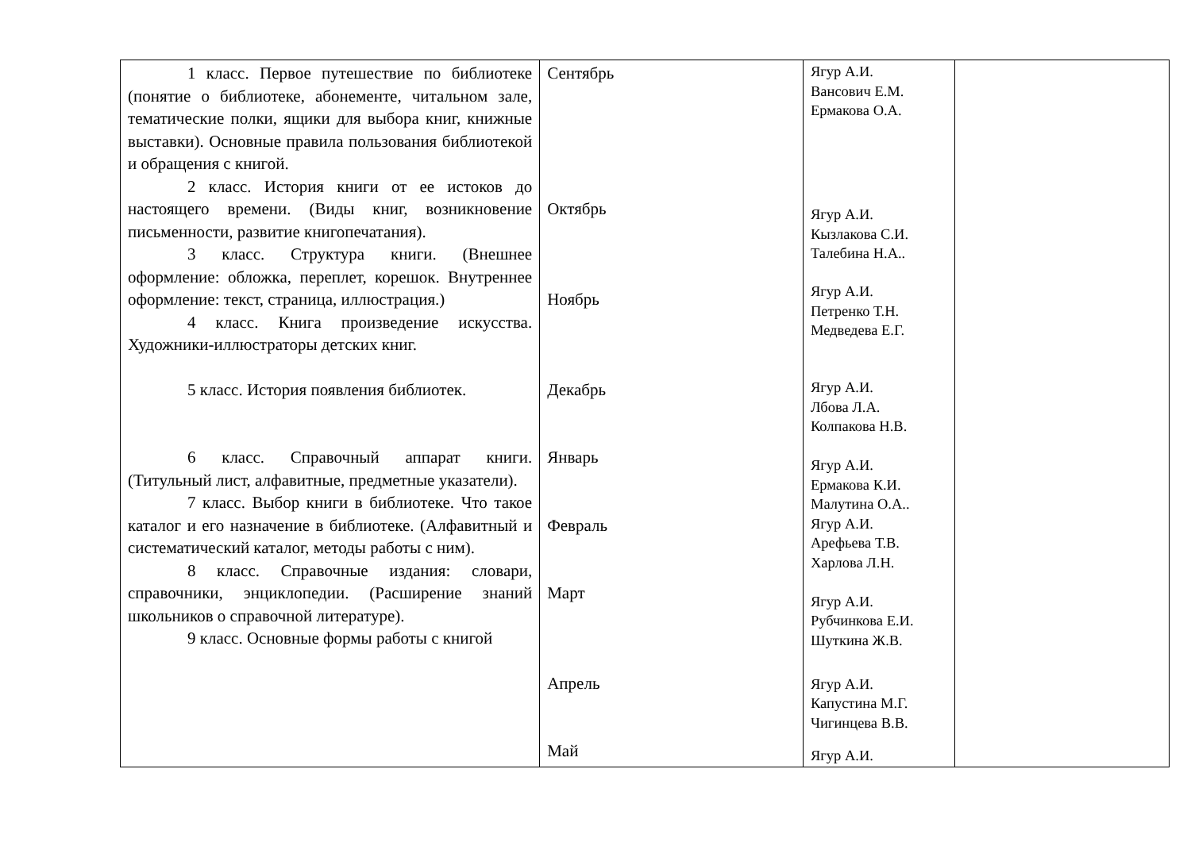| 1 класс. Первое путешествие по библиотеке (понятие о библиотеке, абонементе, читальном зале, тематические полки, ящики для выбора книг, книжные выставки). Основные правила пользования библиотекой и обращения с книгой. 2 класс. История книги от ее истоков до настоящего времени. (Виды книг, возникновение письменности, развитие книгопечатания). 3 класс. Структура книги. (Внешнее оформление: обложка, переплет, корешок. Внутреннее оформление: текст, страница, иллюстрация.) 4 класс. Книга произведение искусства. Художники-иллюстраторы детских книг. 5 класс. История появления библиотек. 6 класс. Справочный аппарат книги. (Титульный лист, алфавитные, предметные указатели). 7 класс. Выбор книги в библиотеке. Что такое каталог и его назначение в библиотеке. (Алфавитный и систематический каталог, методы работы с ним). 8 класс. Справочные издания: словари, справочники, энциклопедии. (Расширение знаний школьников о справочной литературе). 9 класс. Основные формы работы с книгой | Сентябрь Октябрь Ноябрь Декабрь Январь Февраль Март Апрель Май | Ягур А.И. Вансович Е.М. Ермакова О.А. Ягур А.И. Кызлакова С.И. Талебина Н.А.. Ягур А.И. Петренко Т.Н. Медведева Е.Г. Ягур А.И. Лбова Л.А. Колпакова Н.В. Ягур А.И. Ермакова К.И. Малутина О.А.. Ягур А.И. Арефьева Т.В. Харлова Л.Н. Ягур А.И. Рубчинкова Е.И. Шуткина Ж.В. Ягур А.И. Капустина М.Г. Чигинцева В.В. Ягур А.И. | |